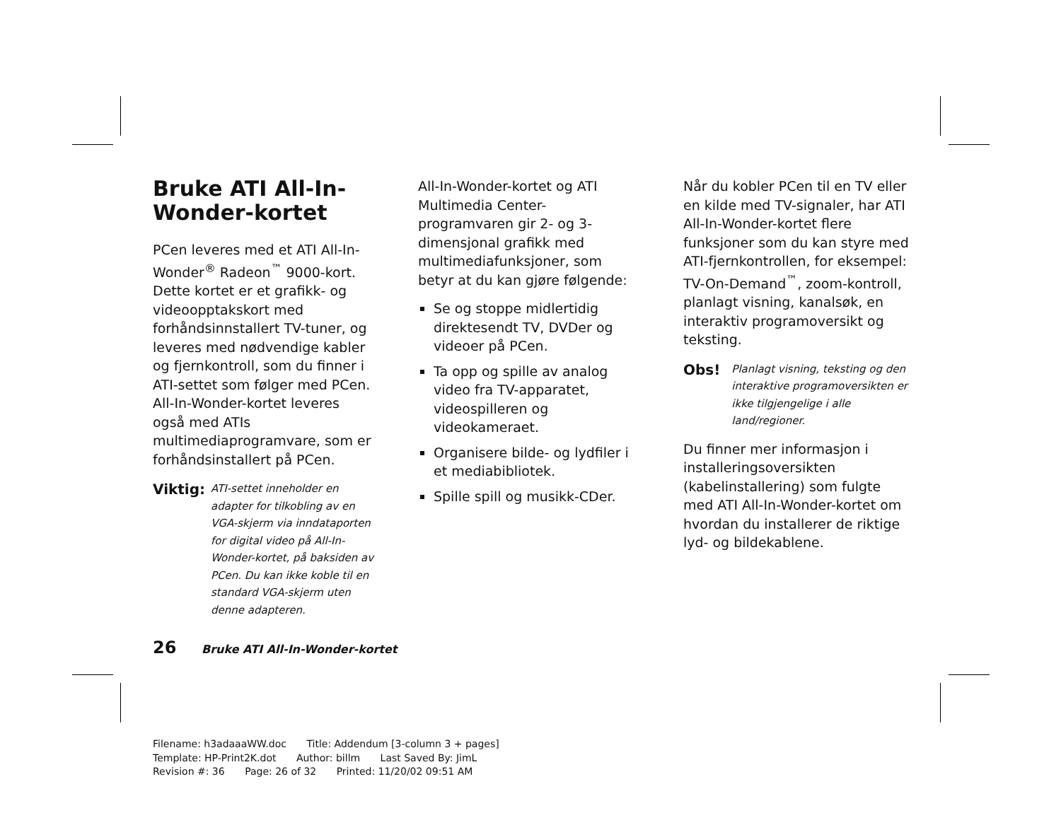Bruke ATI All-In-Wonder-kortet
PCen leveres med et ATI All-In-Wonder<sup>®</sup> Radeon<sup>™</sup> 9000-kort. Dette kortet er et grafikk- og videoopptakskort med forhåndsinnstallert TV-tuner, og leveres med nødvendige kabler og fjernkontroll, som du finner i ATI-settet som følger med PCen. All-In-Wonder-kortet leveres også med ATIs multimediaprogramvare, som er forhåndsinstallert på PCen.
Viktig: ATI-settet inneholder en adapter for tilkobling av en VGA-skjerm via inndataporten for digital video på All-In-Wonder-kortet, på baksiden av PCen. Du kan ikke koble til en standard VGA-skjerm uten denne adapteren.
All-In-Wonder-kortet og ATI Multimedia Center-programvaren gir 2- og 3-dimensjonal grafikk med multimediafunksjoner, som betyr at du kan gjøre følgende:
Se og stoppe midlertidig direktesendt TV, DVDer og videoer på PCen.
Ta opp og spille av analog video fra TV-apparatet, videospilleren og videokameraet.
Organisere bilde- og lydfiler i et mediabibliotek.
Spille spill og musikk-CDer.
Når du kobler PCen til en TV eller en kilde med TV-signaler, har ATI All-In-Wonder-kortet flere funksjoner som du kan styre med ATI-fjernkontrollen, for eksempel: TV-On-Demand<sup>™</sup>, zoom-kontroll, planlagt visning, kanalsøk, en interaktiv programoversikt og teksting.
Obs! Planlagt visning, teksting og den interaktive programoversikten er ikke tilgjengelige i alle land/regioner.
Du finner mer informasjon i installeringsoversikten (kabelinstallering) som fulgte med ATI All-In-Wonder-kortet om hvordan du installerer de riktige lyd- og bildekablene.
26 Bruke ATI All-In-Wonder-kortet
Filename: h3adaaaWW.doc Title: Addendum [3-column 3 + pages]
Template: HP-Print2K.dot Author: billm Last Saved By: JimL
Revision #: 36 Page: 26 of 32 Printed: 11/20/02 09:51 AM